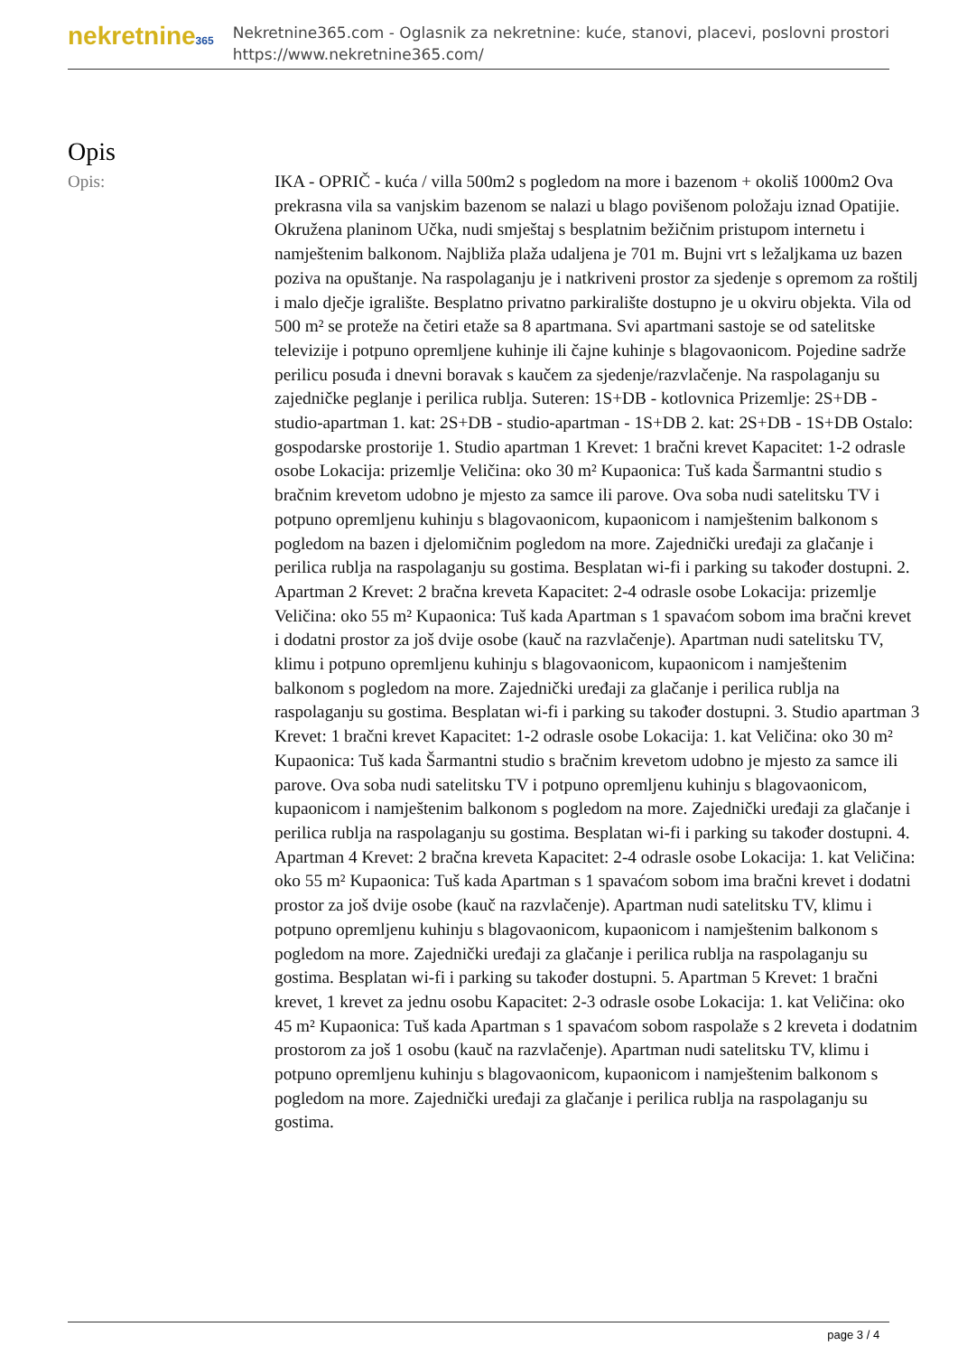nekretnine365
Nekretnine365.com - Oglasnik za nekretnine: kuće, stanovi, placevi, poslovni prostori
https://www.nekretnine365.com/
Opis
Opis:
IKA - OPRIČ - kuća / villa 500m2 s pogledom na more i bazenom + okoliš 1000m2 Ova prekrasna vila sa vanjskim bazenom se nalazi u blago povišenom položaju iznad Opatijie. Okružena planinom Učka, nudi smještaj s besplatnim bežičnim pristupom internetu i namještenim balkonom. Najbliža plaža udaljena je 701 m. Bujni vrt s ležaljkama uz bazen poziva na opuštanje. Na raspolaganju je i natkriveni prostor za sjedenje s opremom za roštilj i malo dječje igralište. Besplatno privatno parkiralište dostupno je u okviru objekta. Vila od 500 m² se proteže na četiri etaže sa 8 apartmana. Svi apartmani sastoje se od satelitske televizije i potpuno opremljene kuhinje ili čajne kuhinje s blagovaonicom. Pojedine sadrže perilicu posuđa i dnevni boravak s kaučem za sjedenje/razvlačenje. Na raspolaganju su zajedničke peglanje i perilica rublja. Suteren: 1S+DB - kotlovnica Prizemlje: 2S+DB - studio-apartman 1. kat: 2S+DB - studio-apartman - 1S+DB 2. kat: 2S+DB - 1S+DB Ostalo: gospodarske prostorije 1. Studio apartman 1 Krevet: 1 bračni krevet Kapacitet: 1-2 odrasle osobe Lokacija: prizemlje Veličina: oko 30 m² Kupaonica: Tuš kada Šarmantni studio s bračnim krevetom udobno je mjesto za samce ili parove. Ova soba nudi satelitsku TV i potpuno opremljenu kuhinju s blagovaonicom, kupaonicom i namještenim balkonom s pogledom na bazen i djelomičnim pogledom na more. Zajednički uređaji za glačanje i perilica rublja na raspolaganju su gostima. Besplatan wi-fi i parking su također dostupni. 2. Apartman 2 Krevet: 2 bračna kreveta Kapacitet: 2-4 odrasle osobe Lokacija: prizemlje Veličina: oko 55 m² Kupaonica: Tuš kada Apartman s 1 spavaćom sobom ima bračni krevet i dodatni prostor za još dvije osobe (kauč na razvlačenje). Apartman nudi satelitsku TV, klimu i potpuno opremljenu kuhinju s blagovaonicom, kupaonicom i namještenim balkonom s pogledom na more. Zajednički uređaji za glačanje i perilica rublja na raspolaganju su gostima. Besplatan wi-fi i parking su također dostupni. 3. Studio apartman 3 Krevet: 1 bračni krevet Kapacitet: 1-2 odrasle osobe Lokacija: 1. kat Veličina: oko 30 m² Kupaonica: Tuš kada Šarmantni studio s bračnim krevetom udobno je mjesto za samce ili parove. Ova soba nudi satelitsku TV i potpuno opremljenu kuhinju s blagovaonicom, kupaonicom i namještenim balkonom s pogledom na more. Zajednički uređaji za glačanje i perilica rublja na raspolaganju su gostima. Besplatan wi-fi i parking su također dostupni. 4. Apartman 4 Krevet: 2 bračna kreveta Kapacitet: 2-4 odrasle osobe Lokacija: 1. kat Veličina: oko 55 m² Kupaonica: Tuš kada Apartman s 1 spavaćom sobom ima bračni krevet i dodatni prostor za još dvije osobe (kauč na razvlačenje). Apartman nudi satelitsku TV, klimu i potpuno opremljenu kuhinju s blagovaonicom, kupaonicom i namještenim balkonom s pogledom na more. Zajednički uređaji za glačanje i perilica rublja na raspolaganju su gostima. Besplatan wi-fi i parking su također dostupni. 5. Apartman 5 Krevet: 1 bračni krevet, 1 krevet za jednu osobu Kapacitet: 2-3 odrasle osobe Lokacija: 1. kat Veličina: oko 45 m² Kupaonica: Tuš kada Apartman s 1 spavaćom sobom raspolaže s 2 kreveta i dodatnim prostorom za još 1 osobu (kauč na razvlačenje). Apartman nudi satelitsku TV, klimu i potpuno opremljenu kuhinju s blagovaonicom, kupaonicom i namještenim balkonom s pogledom na more. Zajednički uređaji za glačanje i perilica rublja na raspolaganju su gostima.
page 3 / 4